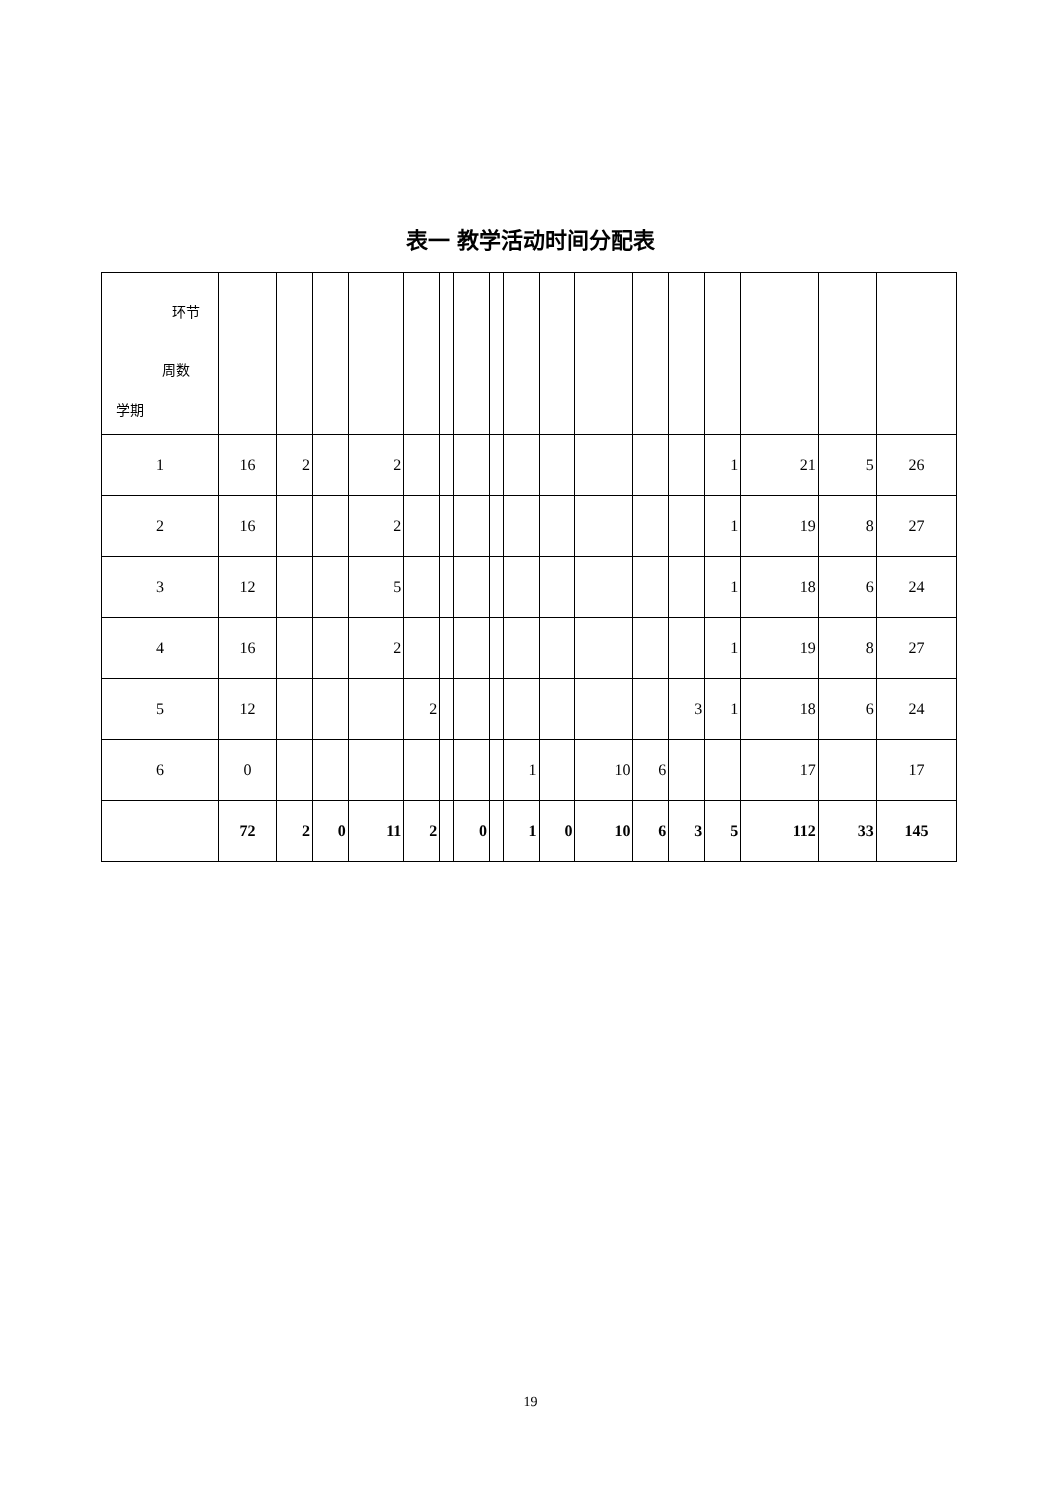表一 教学活动时间分配表
| 环节 周数 学期 | | | | | | | | | | | | | | | | | |
| 1 | 16 | 2 | | 2 | | | | | | | | | | 1 | 21 | 5 | 26 |
| 2 | 16 | | | 2 | | | | | | | | | | 1 | 19 | 8 | 27 |
| 3 | 12 | | | 5 | | | | | | | | | | 1 | 18 | 6 | 24 |
| 4 | 16 | | | 2 | | | | | | | | | | 1 | 19 | 8 | 27 |
| 5 | 12 | | | | 2 | | | | | | | | 3 | 1 | 18 | 6 | 24 |
| 6 | 0 | | | | | | | | 1 | | 10 | 6 | | | 17 | | 17 |
| | 72 | 2 | 0 | 11 | 2 | | 0 | | 1 | 0 | 10 | 6 | 3 | 5 | 112 | 33 | 145 |
19